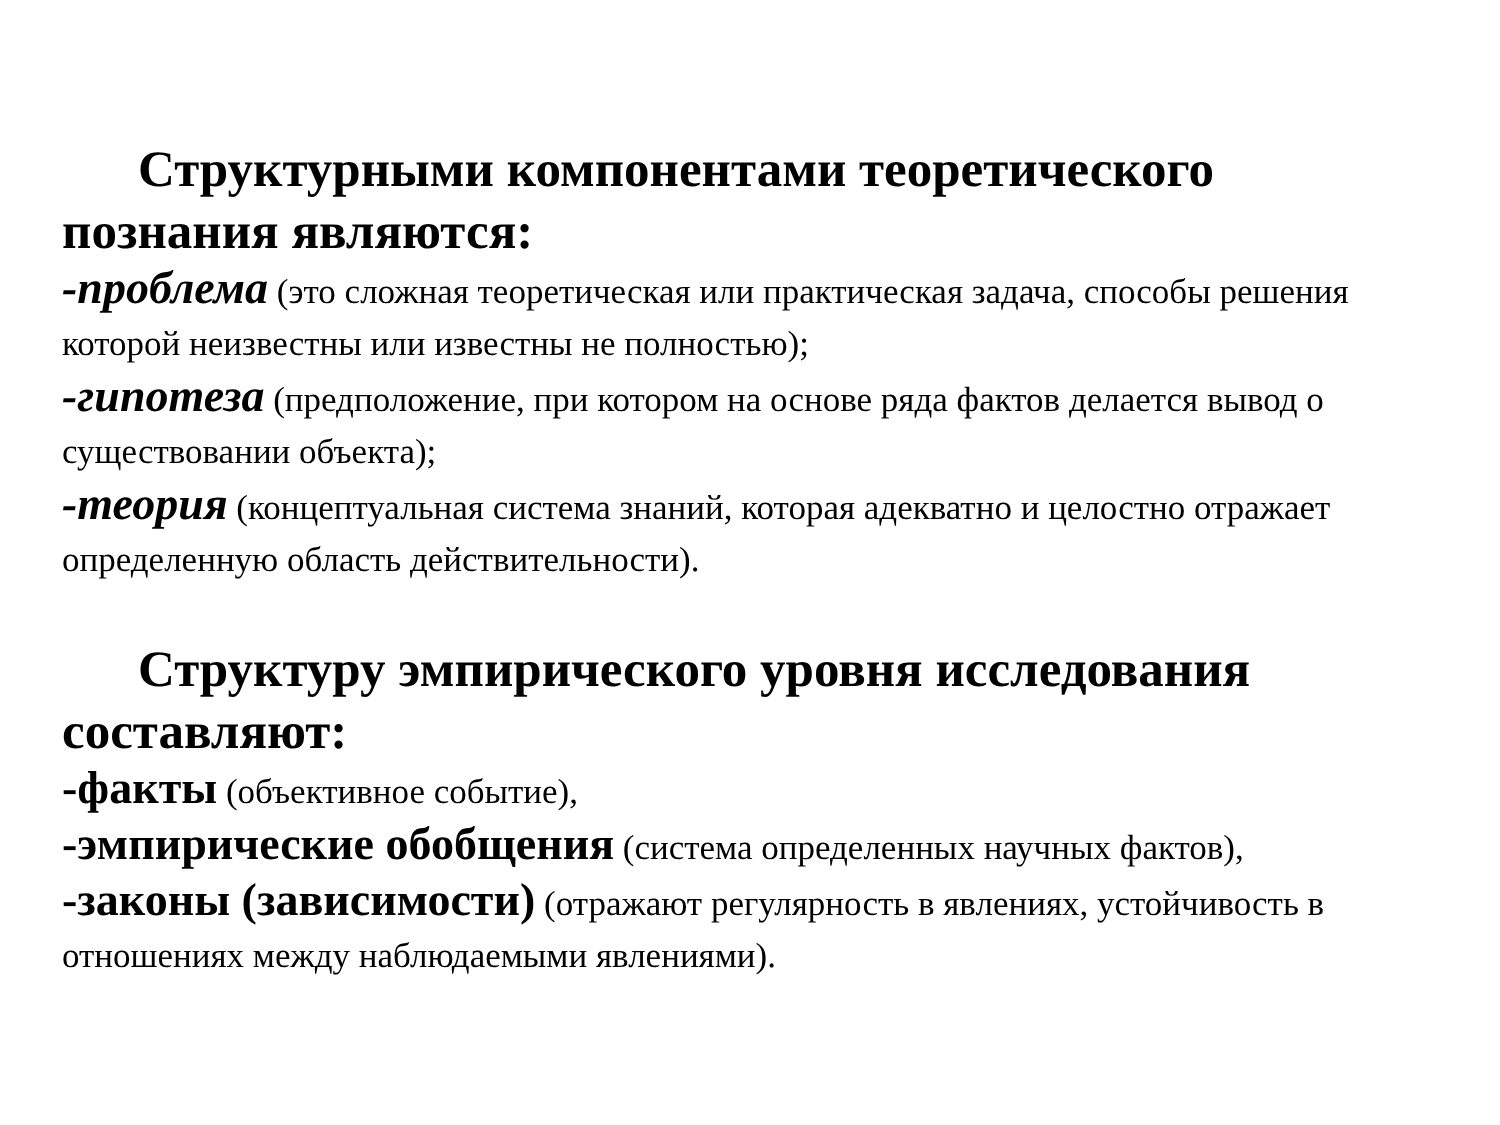Структурными компонентами теоретического познания являются:
-проблема (это сложная теоретическая или практическая задача, способы решения которой неизвестны или известны не полностью);
-гипотеза (предположение, при котором на основе ряда фактов делается вывод о существовании объекта);
-теория (концептуальная система знаний, которая адекватно и целостно отражает определенную область действительности).
Структуру эмпирического уровня исследования составляют:
-факты (объективное событие),
-эмпирические обобщения (система определенных научных фактов),
-законы (зависимости) (отражают регулярность в явлениях, устойчивость в отношениях между наблюдаемыми явлениями).